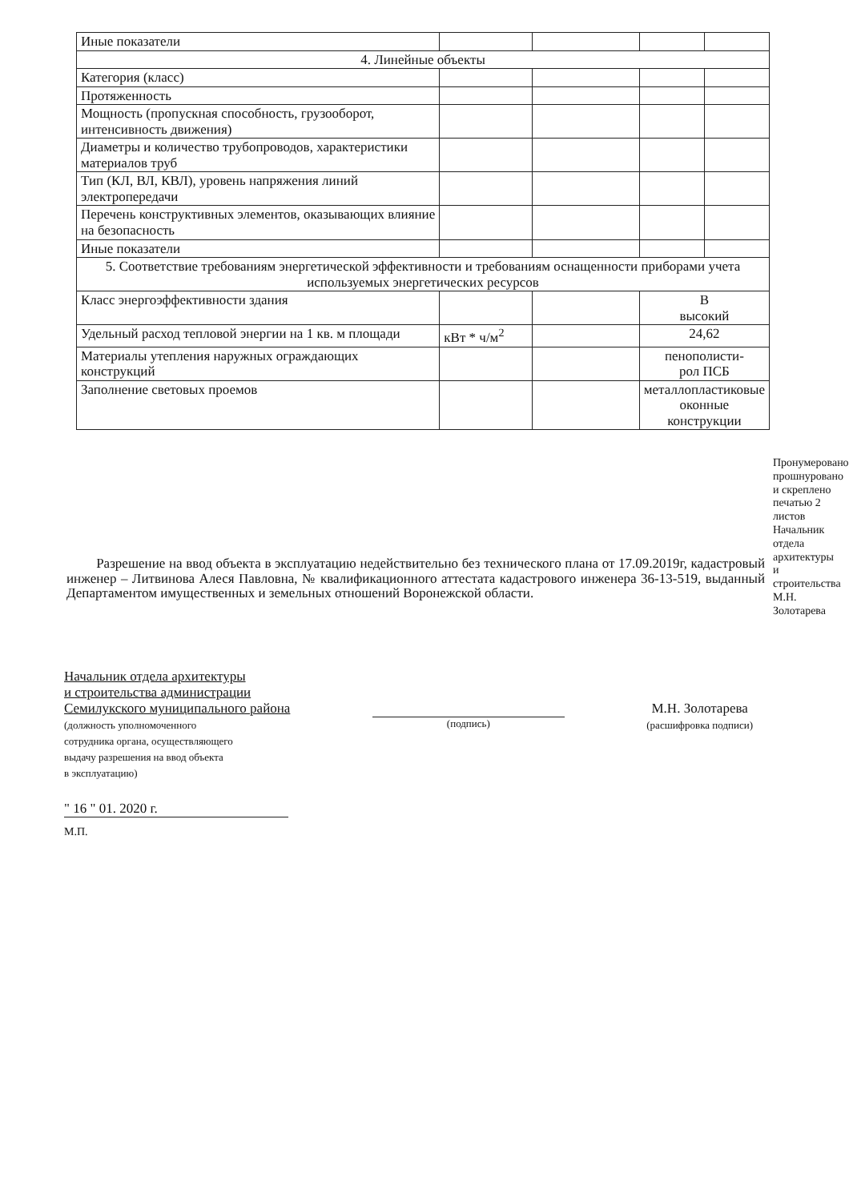| Иные показатели | | | | |
| 4. Линейные объекты | | | | |
| Категория (класс) | | | | |
| Протяженность | | | | |
| Мощность (пропускная способность, грузооборот, интенсивность движения) | | | | |
| Диаметры и количество трубопроводов, характеристики материалов труб | | | | |
| Тип (КЛ, ВЛ, КВЛ), уровень напряжения линий электропередачи | | | | |
| Перечень конструктивных элементов, оказывающих влияние на безопасность | | | | |
| Иные показатели | | | | |
| 5. Соответствие требованиям энергетической эффективности и требованиям оснащенности приборами учета используемых энергетических ресурсов | | | | |
| Класс энергоэффективности здания | | | В высокий | |
| Удельный расход тепловой энергии на 1 кв. м площади | кВт * ч/м<sup>2</sup> | | 24,62 | |
| Материалы утепления наружных ограждающих конструкций | | | пенополисти- рол ПСБ | |
| Заполнение световых проемов | | | металлопластиковые оконные конструкции | |
Разрешение на ввод объекта в эксплуатацию недействительно без технического плана от 17.09.2019г, кадастровый инженер – Литвинова Алеся Павловна, № квалификационного аттестата кадастрового инженера 36-13-519, выданный Департаментом имущественных и земельных отношений Воронежской области.
Начальник отдела архитектуры
и строительства администрации
Семилукского муниципального района
(должность уполномоченного
сотрудника органа, осуществляющего
выдачу разрешения на ввод объекта
в эксплуатацию)
(подпись)
М.Н. Золотарева
(расшифровка подписи)
" 16 " 01. 2020 г.
М.П.
Пронумеровано, прошнуровано и скреплено печатью 2 листов Начальник отдела архитектуры и строительства М.Н. Золотарева